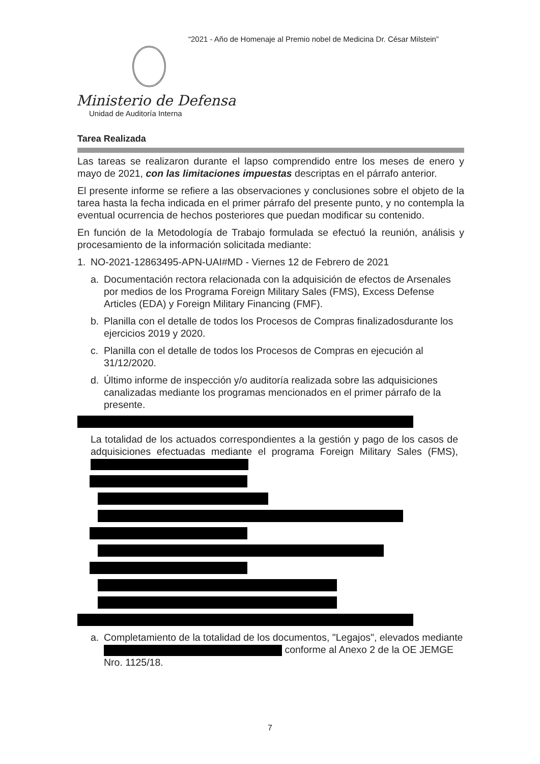“2021 - Año de Homenaje al Premio nobel de Medicina Dr. César Milstein”
Ministerio de Defensa
Unidad de Auditoría Interna
Tarea Realizada
Las tareas se realizaron durante el lapso comprendido entre los meses de enero y mayo de 2021, con las limitaciones impuestas descriptas en el párrafo anterior.
El presente informe se refiere a las observaciones y conclusiones sobre el objeto de la tarea hasta la fecha indicada en el primer párrafo del presente punto, y no contempla la eventual ocurrencia de hechos posteriores que puedan modificar su contenido.
En función de la Metodología de Trabajo formulada se efectuó la reunión, análisis y procesamiento de la información solicitada mediante:
1. NO-2021-12863495-APN-UAI#MD - Viernes 12 de Febrero de 2021
a. Documentación rectora relacionada con la adquisición de efectos de Arsenales por medios de los Programa Foreign Military Sales (FMS), Excess Defense Articles (EDA) y Foreign Military Financing (FMF).
b. Planilla con el detalle de todos los Procesos de Compras finalizadosdurante los ejercicios 2019 y 2020.
c. Planilla con el detalle de todos los Procesos de Compras en ejecución al 31/12/2020.
d. Último informe de inspección y/o auditoría realizada sobre las adquisiciones canalizadas mediante los programas mencionados en el primer párrafo de la presente.
La totalidad de los actuados correspondientes a la gestión y pago de los casos de adquisiciones efectuadas mediante el programa Foreign Military Sales (FMS),
a. Completamiento de la totalidad de los documentos, "Legajos", elevados mediante conforme al Anexo 2 de la OE JEMGE Nro. 1125/18.
7